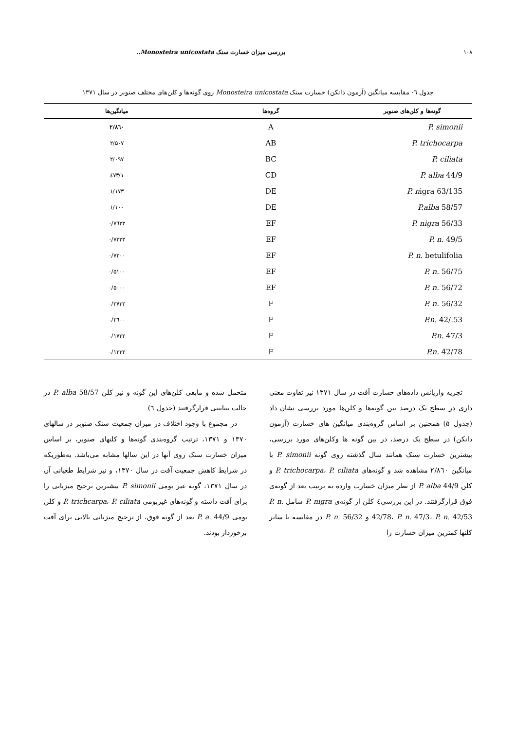۱۰۸ بررسی میزان خسارت سنک Monosteira unicostata..
جدول ٦- مقایسه میانگین (آزمون دانکن) خسارت سنک Monosteira unicostata روی گونه‌ها و کلن‌های مختلف صنوبر در سال ۱۳۷۱
| گونه‌ها و کلن‌های صنوبر | گروه‌ها | میانگین‌ها |
| --- | --- | --- |
| P. simonii | A | ۲/۸٦۰ |
| P. trichocarpa | AB | ۲/۵۰۷ |
| P. ciliata | BC | ۲/۰۹۷ |
| P. alba 44/9 | CD | ۱/٤۷۳ |
| P. n igra 63/135 | DE | ۱/۱۷۳ |
| P.alba 58/57 | DE | ۱/۱۰۰ |
| P. nigra 56/33 | EF | ۰/۷٦۳۳ |
| P. n. 49/5 | EF | ۰/۷۳۳۳ |
| P. n. betulifolia | EF | ۰/۷۳۰۰ |
| P. n. 56/75 | EF | ۰/۵۱۰۰ |
| P. n. 56/72 | EF | ۰/۵۰۰۰ |
| P. n. 56/32 | F | ۰/۳۷۳۳ |
| P.n. 42/.53 | F | ۰/۲٦۰۰ |
| P.n. 47/3 | F | ۰/۱۷۳۳ |
| P.n. 42/78 | F | ۰/۱۳۳۳ |
تجزیه واریانس داده‌های خسارت آفت در سال ۱۳۷۱ نیز تفاوت معنی داری در سطح یک درصد بین گونه‌ها و کلن‌ها مورد بررسی نشان داد (جدول ۵) همچنین بر اساس گروه‌بندی میانگین های خسارت (آزمون دانکن) در سطح یک درصد، در بین گونه ها وکلن‌های مورد بررسی، بیشترین خسارت سنک همانند سال گذشته روی گونه P. simonii با میانگین ۲/۸٦۰ مشاهده شد و گونه‌های P. trichocarpa، P. ciliata و کلن P. alba 44/9 از نظر میزان خسارت وارده به ترتیب بعد از گونه‌ی فوق قرارگرفتند. در این بررسی٤ کلن از گونه‌ی P. nigra شامل P. n. 42/78، P. n. 47/3، P. n. 42/53 و P. n. 56/32 در مقایسه با سایر کلنها کمترین میزان خسارت را
متحمل شده و مابقی کلن‌های این گونه و نیز کلن P. alba 58/57 در حالت بینابینی قرارگرفتند (جدول ٦)
در مجموع با وجود اختلاف در میزان جمعیت سنک صنوبر در سالهای ۱۳۷۰ و ۱۳۷۱، ترتیب گروه‌بندی گونه‌ها و کلنهای صنوبر، بر اساس میزان خسارت سنک روی آنها در این سالها مشابه می‌باشد. به‌طوریکه در شرایط کاهش جمعیت آفت در سال ۱۳۷۰، و نیز شرایط طغیانی آن در سال ۱۳۷۱، گونه غیر بومی P. simonii بیشترین ترجیح میزبانی را برای آفت داشته و گونه‌های غیربومی P. trichcarpa، P. ciliata و کلن بومی P. a. 44/9 بعد از گونه فوق، از ترجیح میزبانی بالایی برای آفت برخوردار بودند.